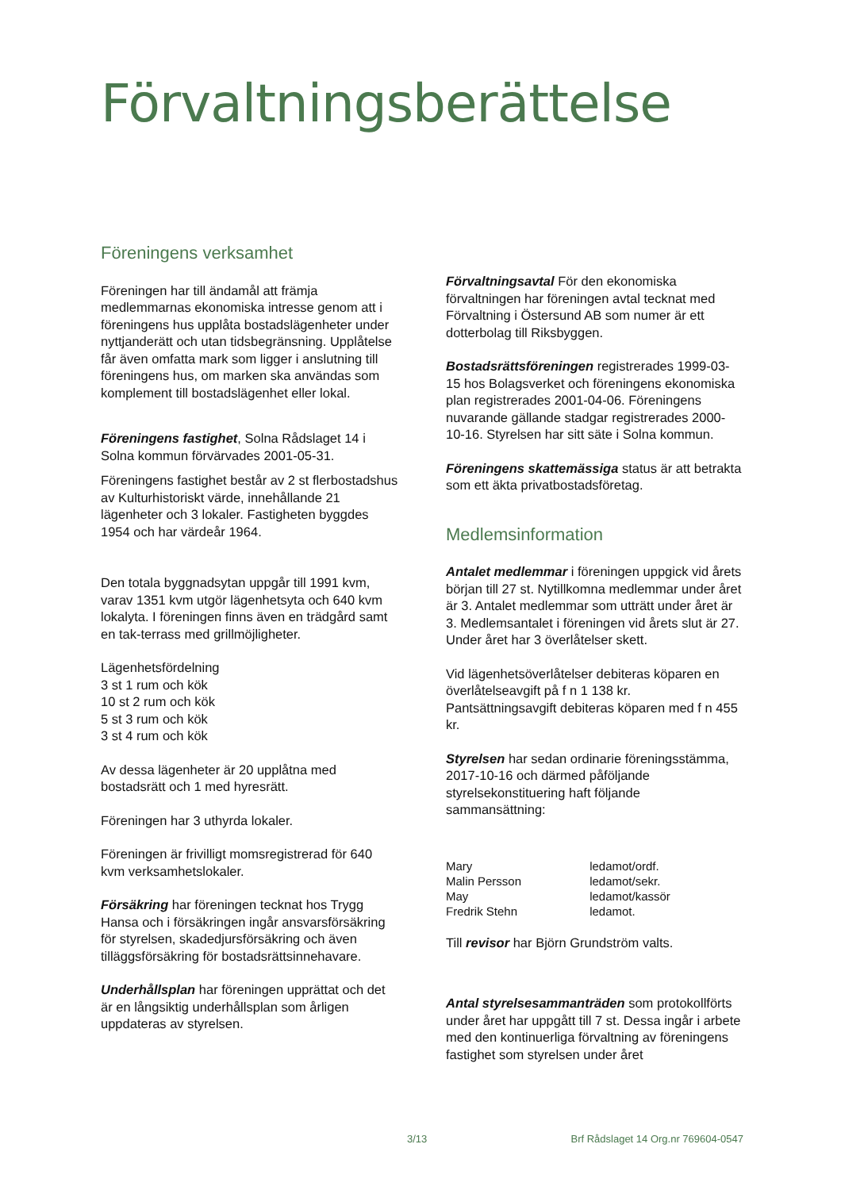Förvaltningsberättelse
Föreningens verksamhet
Föreningen har till ändamål att främja medlemmarnas ekonomiska intresse genom att i föreningens hus upplåta bostadslägenheter under nyttjanderätt och utan tidsbegränsning. Upplåtelse får även omfatta mark som ligger i anslutning till föreningens hus, om marken ska användas som komplement till bostadslägenhet eller lokal.
Föreningens fastighet, Solna Rådslaget 14 i Solna kommun förvärvades 2001-05-31.
Föreningens fastighet består av 2 st flerbostadshus av Kulturhistoriskt värde, innehållande 21 lägenheter och 3 lokaler. Fastigheten byggdes 1954 och har värdeår 1964.
Den totala byggnadsytan uppgår till 1991 kvm, varav 1351 kvm utgör lägenhetsyta och 640 kvm lokalyta. I föreningen finns även en trädgård samt en tak-terrass med grillmöjligheter.
Lägenhetsfördelning
3 st 1 rum och kök
10 st 2 rum och kök
5 st 3 rum och kök
3 st 4 rum och kök
Av dessa lägenheter är 20 upplåtna med bostadsrätt och 1 med hyresrätt.
Föreningen har 3 uthyrda lokaler.
Föreningen är frivilligt momsregistrerad för 640 kvm verksamhetslokaler.
Försäkring har föreningen tecknat hos Trygg Hansa och i försäkringen ingår ansvarsförsäkring för styrelsen, skadedjursförsäkring och även tilläggsförsäkring för bostadsrättsinnehavare.
Underhållsplan har föreningen upprättat och det är en långsiktig underhållsplan som årligen uppdateras av styrelsen.
Förvaltningsavtal För den ekonomiska förvaltningen har föreningen avtal tecknat med Förvaltning i Östersund AB som numer är ett dotterbolag till Riksbyggen.
Bostadsrättsföreningen registrerades 1999-03-15 hos Bolagsverket och föreningens ekonomiska plan registrerades 2001-04-06. Föreningens nuvarande gällande stadgar registrerades 2000-10-16. Styrelsen har sitt säte i Solna kommun.
Föreningens skattemässiga status är att betrakta som ett äkta privatbostadsföretag.
Medlemsinformation
Antalet medlemmar i föreningen uppgick vid årets början till 27 st. Nytillkomna medlemmar under året är 3. Antalet medlemmar som utträtt under året är 3. Medlemsantalet i föreningen vid årets slut är 27. Under året har 3 överlåtelser skett.
Vid lägenhetsöverlåtelser debiteras köparen en överlåtelseavgift på f n 1 138 kr. Pantsättningsavgift debiteras köparen med f n 455 kr.
Styrelsen har sedan ordinarie föreningsstämma, 2017-10-16 och därmed påföljande styrelsekonstituering haft följande sammansättning:
| Mary | ledamot/ordf. |
| Malin Persson | ledamot/sekr. |
| May | ledamot/kassör |
| Fredrik Stehn | ledamot. |
Till revisor har Björn Grundström valts.
Antal styrelsesammanträden som protokollförts under året har uppgått till 7 st. Dessa ingår i arbete med den kontinuerliga förvaltning av föreningens fastighet som styrelsen under året
3/13 Brf Rådslaget 14 Org.nr 769604-0547